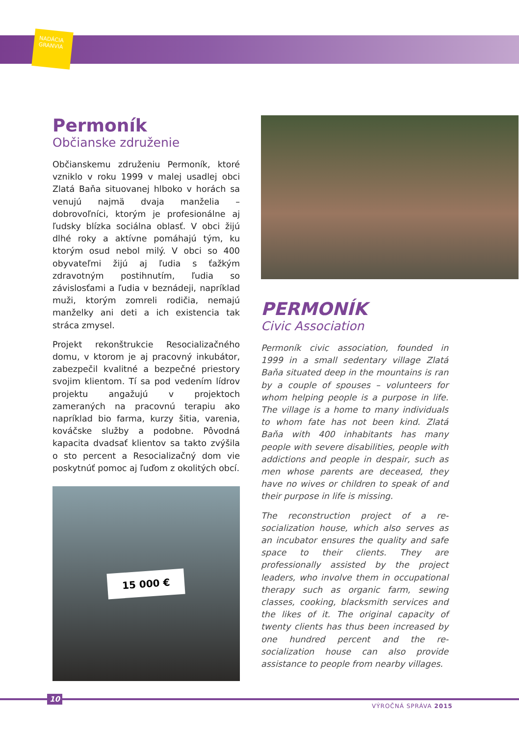NADÁCIA
GRANVIA
Permoník
Občianske združenie
Občianskemu združeniu Permoník, ktoré vzniklo v roku 1999 v malej usadlej obci Zlatá Baňa situovanej hlboko v horách sa venujú najmä dvaja manželia – dobrovoľníci, ktorým je profesionálne aj ľudsky blízka sociálna oblasť. V obci žijú dlhé roky a aktívne pomáhajú tým, ku ktorým osud nebol milý. V obci so 400 obyvateľmi žijú aj ľudia s ťažkým zdravotným postihnutím, ľudia so závislosťami a ľudia v beznádeji, napríklad muži, ktorým zomreli rodičia, nemajú manželky ani deti a ich existencia tak stráca zmysel.
Projekt rekonštrukcie Resocializačného domu, v ktorom je aj pracovný inkubátor, zabezpečil kvalitné a bezpečné priestory svojim klientom. Tí sa pod vedením lídrov projektu angažujú v projektoch zameraných na pracovnú terapiu ako napríklad bio farma, kurzy šitia, varenia, kováčske služby a podobne. Pôvodná kapacita dvadsať klientov sa takto zvýšila o sto percent a Resocializačný dom vie poskytnúť pomoc aj ľuďom z okolitých obcí.
15 000 €
PERMONÍK
Civic Association
Permoník civic association, founded in 1999 in a small sedentary village Zlatá Baňa situated deep in the mountains is ran by a couple of spouses – volunteers for whom helping people is a purpose in life. The village is a home to many individuals to whom fate has not been kind. Zlatá Baňa with 400 inhabitants has many people with severe disabilities, people with addictions and people in despair, such as men whose parents are deceased, they have no wives or children to speak of and their purpose in life is missing.
The reconstruction project of a re-socialization house, which also serves as an incubator ensures the quality and safe space to their clients. They are professionally assisted by the project leaders, who involve them in occupational therapy such as organic farm, sewing classes, cooking, blacksmith services and the likes of it. The original capacity of twenty clients has thus been increased by one hundred percent and the re-socialization house can also provide assistance to people from nearby villages.
10
VÝROČNÁ SPRÁVA 2015